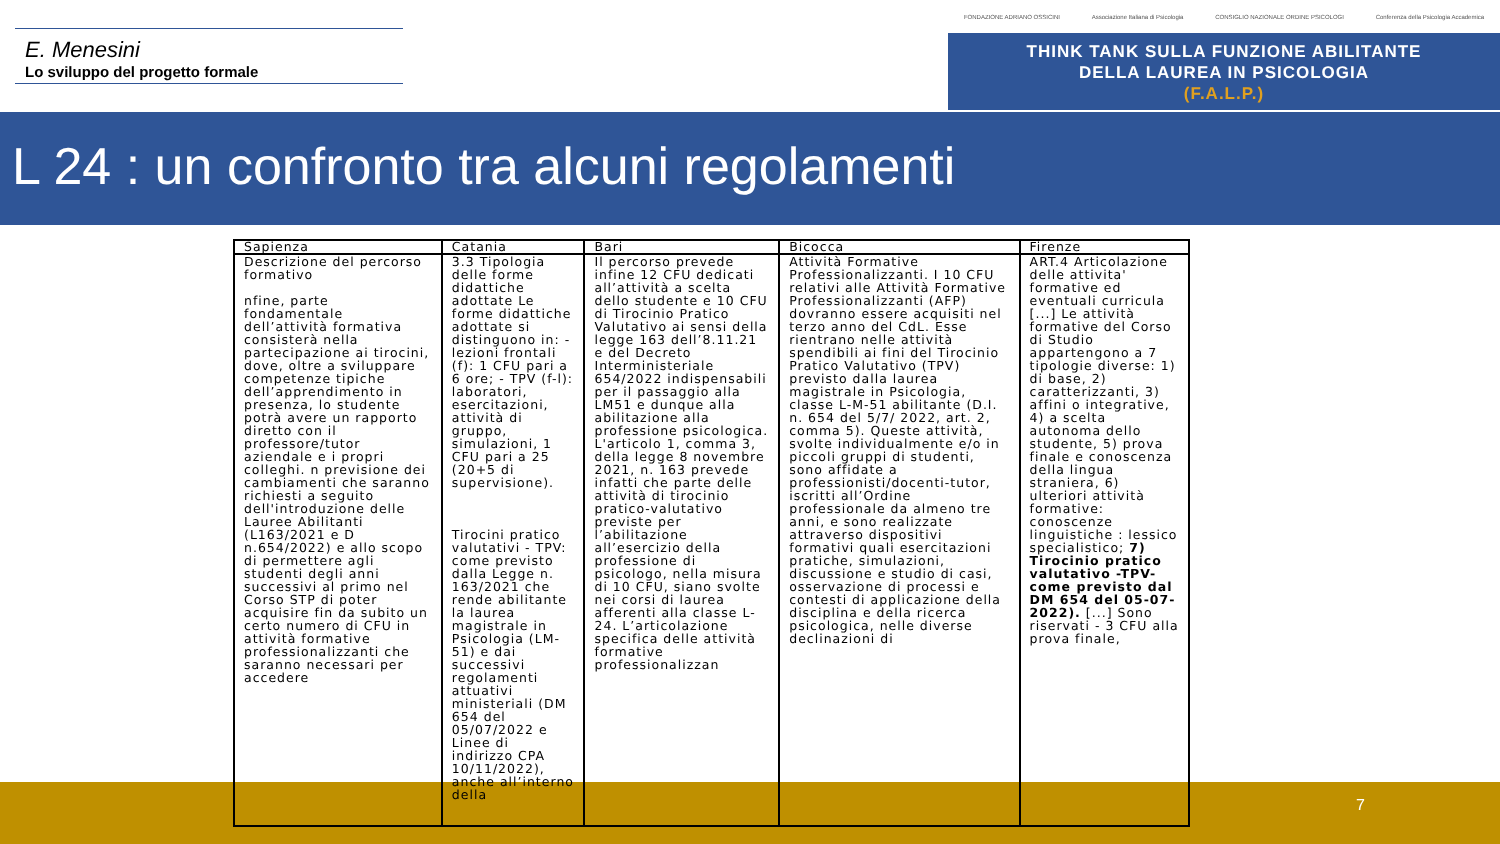E. Menesini
Lo sviluppo del progetto formale
FONDAZIONE ADRIANO OSSICINI Associazione Italiana di Psicologia CONSIGLIO NAZIONALE ORDINE PSICOLOGI Conferenza della Psicologia Accademica
THINK TANK SULLA FUNZIONE ABILITANTE
DELLA LAUREA IN PSICOLOGIA
(F.A.L.P.)
L 24 : un confronto tra alcuni regolamenti
| Sapienza | Catania | Bari | Bicocca | Firenze |
| --- | --- | --- | --- | --- |
| Descrizione del percorso formativo nfine, parte fondamentale dell’attività formativa consisterà nella partecipazione ai tirocini, dove, oltre a sviluppare competenze tipiche dell’apprendimento in presenza, lo studente potrà avere un rapporto diretto con il professore/tutor aziendale e i propri colleghi. n previsione dei cambiamenti che saranno richiesti a seguito dell'introduzione delle Lauree Abilitanti (L163/2021 e D n.654/2022) e allo scopo di permettere agli studenti degli anni successivi al primo nel Corso STP di poter acquisire fin da subito un certo numero di CFU in attività formative professionalizzanti che saranno necessari per accedere | 3.3 Tipologia delle forme didattiche adottate Le forme didattiche adottate si distinguono in: - lezioni frontali (f): 1 CFU pari a 6 ore; - TPV (f-l): laboratori, esercitazioni, attività di gruppo, simulazioni, 1 CFU pari a 25 (20+5 di supervisione). Tirocini pratico valutativi - TPV: come previsto dalla Legge n. 163/2021 che rende abilitante la laurea magistrale in Psicologia (LM-51) e dai successivi regolamenti attuativi ministeriali (DM 654 del 05/07/2022 e Linee di indirizzo CPA 10/11/2022), anche all’interno della | Il percorso prevede infine 12 CFU dedicati all’attività a scelta dello studente e 10 CFU di Tirocinio Pratico Valutativo ai sensi della legge 163 dell’8.11.21 e del Decreto Interministeriale 654/2022 indispensabili per il passaggio alla LM51 e dunque alla abilitazione alla professione psicologica. L'articolo 1, comma 3, della legge 8 novembre 2021, n. 163 prevede infatti che parte delle attività di tirocinio pratico-valutativo previste per l’abilitazione all’esercizio della professione di psicologo, nella misura di 10 CFU, siano svolte nei corsi di laurea afferenti alla classe L-24. L’articolazione specifica delle attività formative professionalizzan | Attività Formative Professionalizzanti. I 10 CFU relativi alle Attività Formative Professionalizzanti (AFP) dovranno essere acquisiti nel terzo anno del CdL. Esse rientrano nelle attività spendibili ai fini del Tirocinio Pratico Valutativo (TPV) previsto dalla laurea magistrale in Psicologia, classe L-M-51 abilitante (D.I. n. 654 del 5/7/ 2022, art. 2, comma 5). Queste attività, svolte individualmente e/o in piccoli gruppi di studenti, sono affidate a professionisti/docenti-tutor, iscritti all’Ordine professionale da almeno tre anni, e sono realizzate attraverso dispositivi formativi quali esercitazioni pratiche, simulazioni, discussione e studio di casi, osservazione di processi e contesti di applicazione della disciplina e della ricerca psicologica, nelle diverse declinazioni di | ART.4 Articolazione delle attivita' formative ed eventuali curricula [...] Le attività formative del Corso di Studio appartengono a 7 tipologie diverse: 1) di base, 2) caratterizzanti, 3) affini o integrative, 4) a scelta autonoma dello studente, 5) prova finale e conoscenza della lingua straniera, 6) ulteriori attività formative: conoscenze linguistiche : lessico specialistico; 7) Tirocinio pratico valutativo -TPV- come previsto dal DM 654 del 05-07-2022). [...] Sono riservati - 3 CFU alla prova finale, |
7